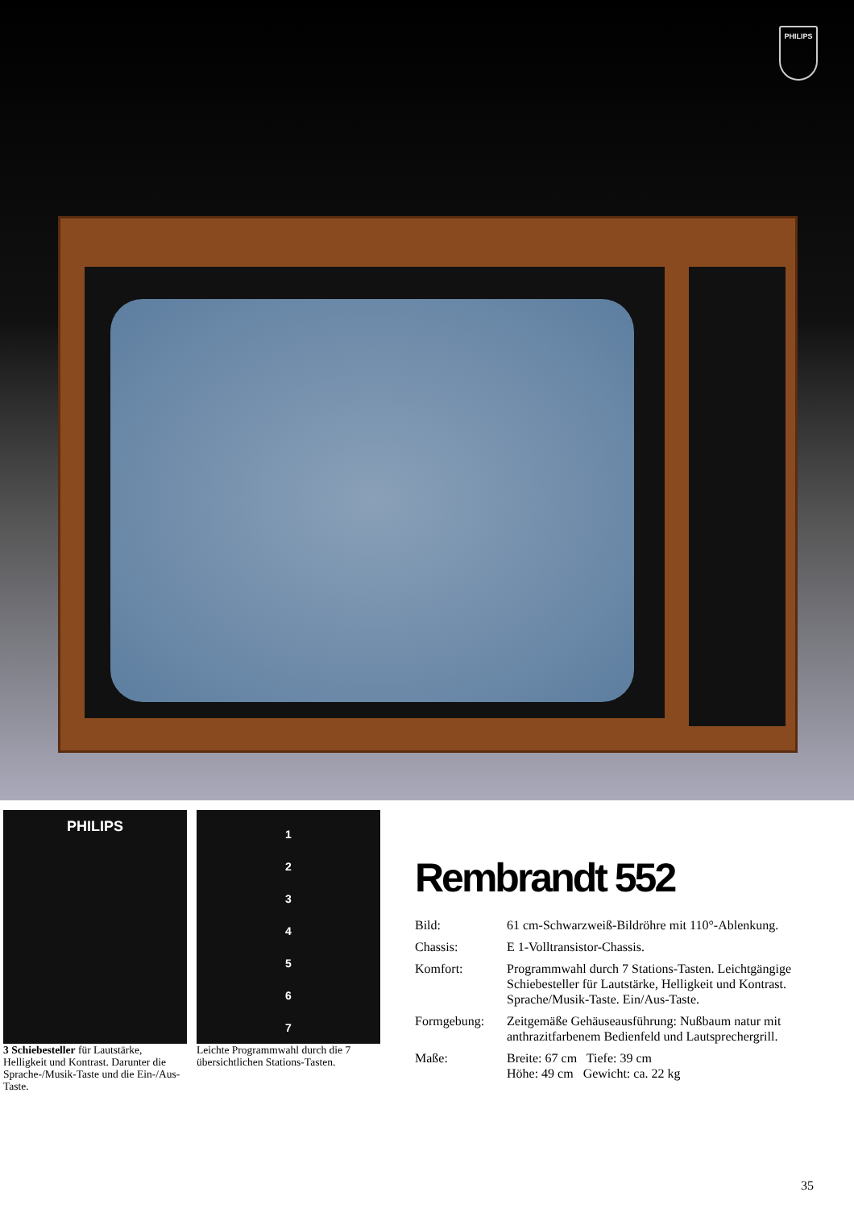PHILIPS
PHILIPS
3 Schiebesteller für Lautstärke, Helligkeit und Kontrast. Darunter die Sprache-/Musik-Taste und die Ein-/Aus-Taste.
1
2
3
4
5
6
7
Leichte Programmwahl durch die 7 übersichtlichen Stations-Tasten.
Rembrandt 552
Bild: 61 cm-Schwarzweiß-Bildröhre mit 110°-Ablenkung.
Chassis: E 1-Volltransistor-Chassis.
Komfort: Programmwahl durch 7 Stations-Tasten. Leichtgängige Schiebesteller für Lautstärke, Helligkeit und Kontrast. Sprache/Musik-Taste. Ein/Aus-Taste.
Formgebung: Zeitgemäße Gehäuseausführung: Nußbaum natur mit anthrazitfarbenem Bedienfeld und Lautsprechergrill.
Maße: Breite: 67 cm Tiefe: 39 cm
Höhe: 49 cm Gewicht: ca. 22 kg
35